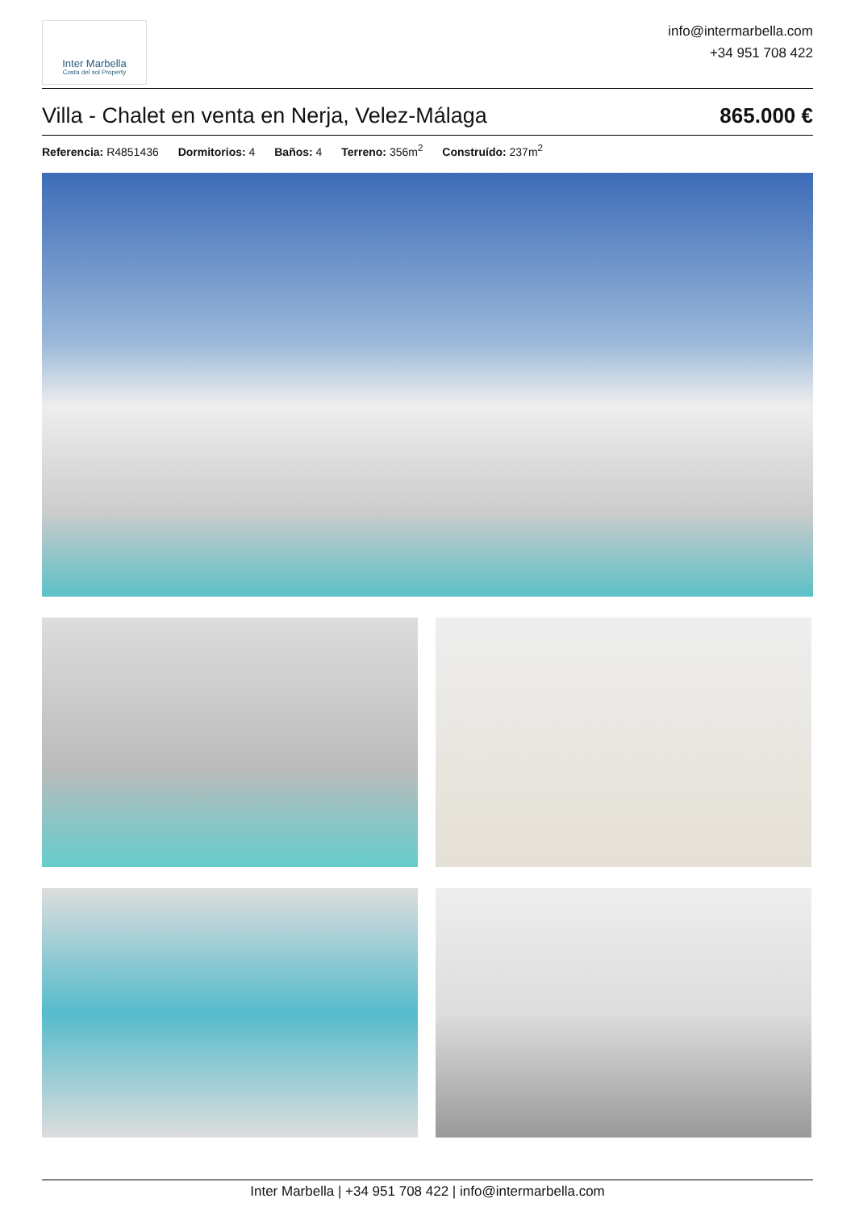Inter Marbella
Costa del sol Property
info@intermarbella.com
+34 951 708 422
Villa - Chalet en venta en Nerja, Velez-Málaga 865.000 €
Referencia: R4851436 Dormitorios: 4 Baños: 4 Terreno: 356m<sup>2</sup> Construído: 237m<sup>2</sup>
Inter Marbella | +34 951 708 422 | info@intermarbella.com